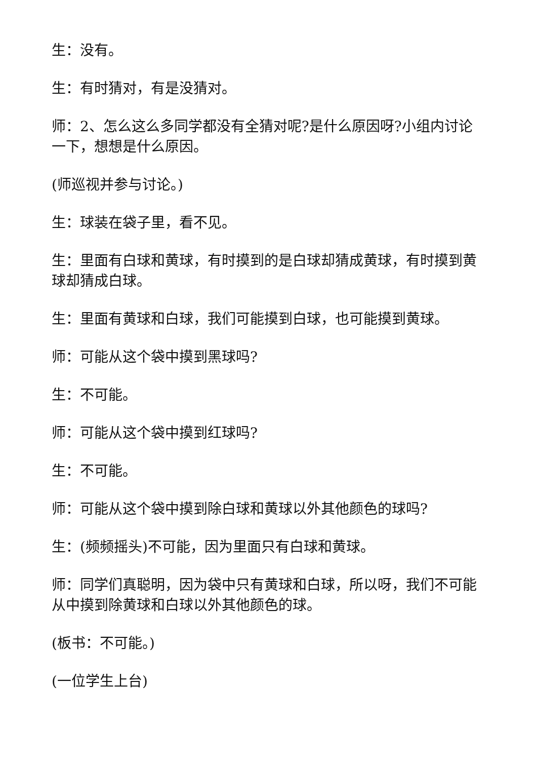生：没有。
生：有时猜对，有是没猜对。
师：2、怎么这么多同学都没有全猜对呢?是什么原因呀?小组内讨论一下，想想是什么原因。
(师巡视并参与讨论。)
生：球装在袋子里，看不见。
生：里面有白球和黄球，有时摸到的是白球却猜成黄球，有时摸到黄球却猜成白球。
生：里面有黄球和白球，我们可能摸到白球，也可能摸到黄球。
师：可能从这个袋中摸到黑球吗?
生：不可能。
师：可能从这个袋中摸到红球吗?
生：不可能。
师：可能从这个袋中摸到除白球和黄球以外其他颜色的球吗?
生：(频频摇头)不可能，因为里面只有白球和黄球。
师：同学们真聪明，因为袋中只有黄球和白球，所以呀，我们不可能从中摸到除黄球和白球以外其他颜色的球。
(板书：不可能。)
(一位学生上台)